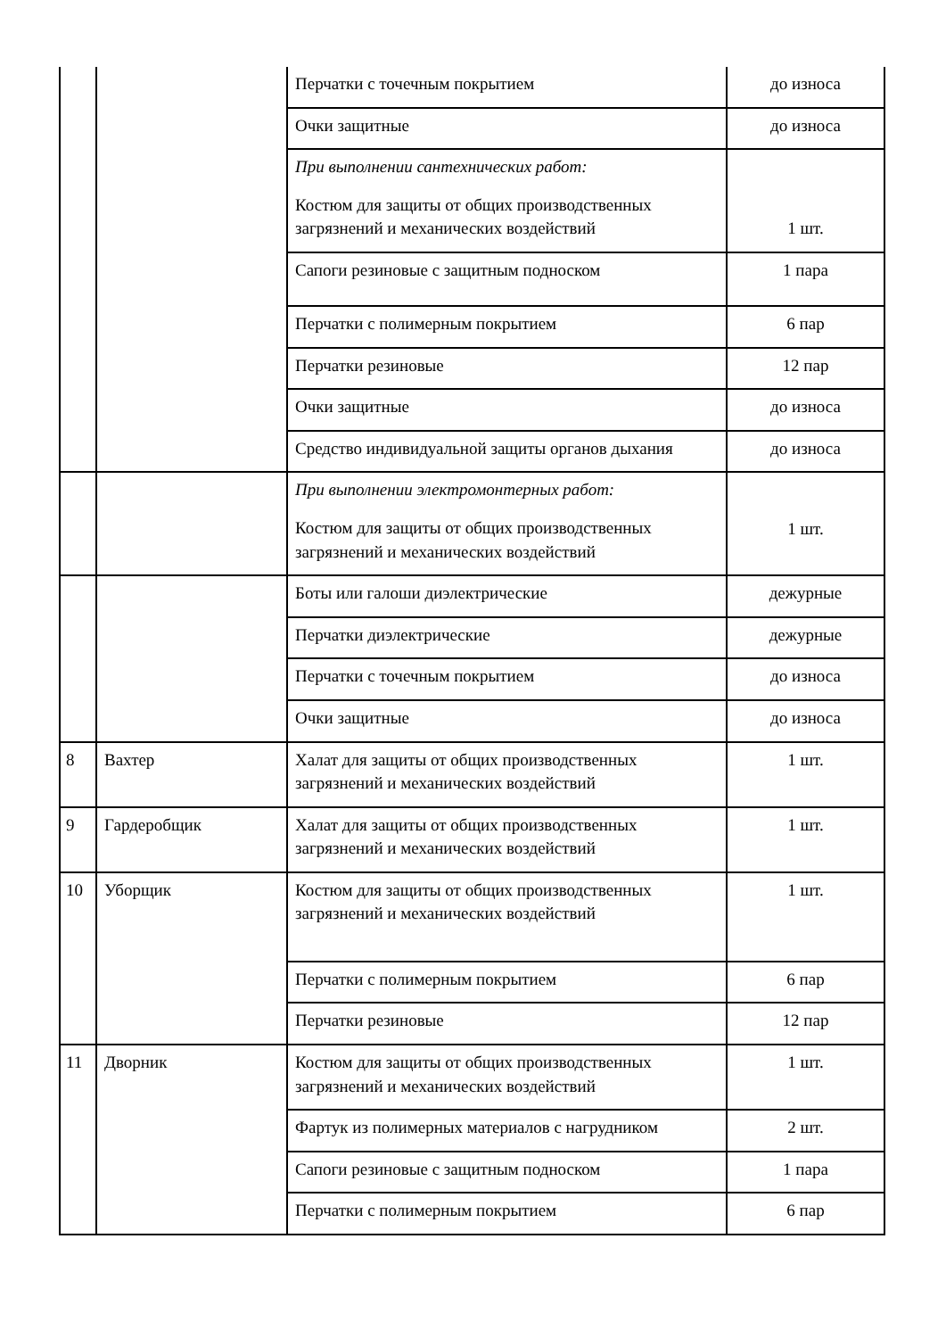| | | Перчатки с точечным покрытием | до износа |
| | | Очки защитные | до износа |
| | | При выполнении сантехнических работ: Костюм для защиты от общих производственных загрязнений и механических воздействий | 1 шт. |
| | | Сапоги резиновые с защитным подноском | 1 пара |
| | | Перчатки с полимерным покрытием | 6 пар |
| | | Перчатки резиновые | 12 пар |
| | | Очки защитные | до износа |
| | | Средство индивидуальной защиты органов дыхания | до износа |
| | | При выполнении электромонтерных работ: Костюм для защиты от общих производственных загрязнений и механических воздействий | 1 шт. |
| | | Боты или галоши диэлектрические | дежурные |
| | | Перчатки диэлектрические | дежурные |
| | | Перчатки с точечным покрытием | до износа |
| | | Очки защитные | до износа |
| 8 | Вахтер | Халат для защиты от общих производственных загрязнений и механических воздействий | 1 шт. |
| 9 | Гардеробщик | Халат для защиты от общих производственных загрязнений и механических воздействий | 1 шт. |
| 10 | Уборщик | Костюм для защиты от общих производственных загрязнений и механических воздействий | 1 шт. |
| | | Перчатки с полимерным покрытием | 6 пар |
| | | Перчатки резиновые | 12 пар |
| 11 | Дворник | Костюм для защиты от общих производственных загрязнений и механических воздействий | 1 шт. |
| | | Фартук из полимерных материалов с нагрудником | 2 шт. |
| | | Сапоги резиновые с защитным подноском | 1 пара |
| | | Перчатки с полимерным покрытием | 6 пар |